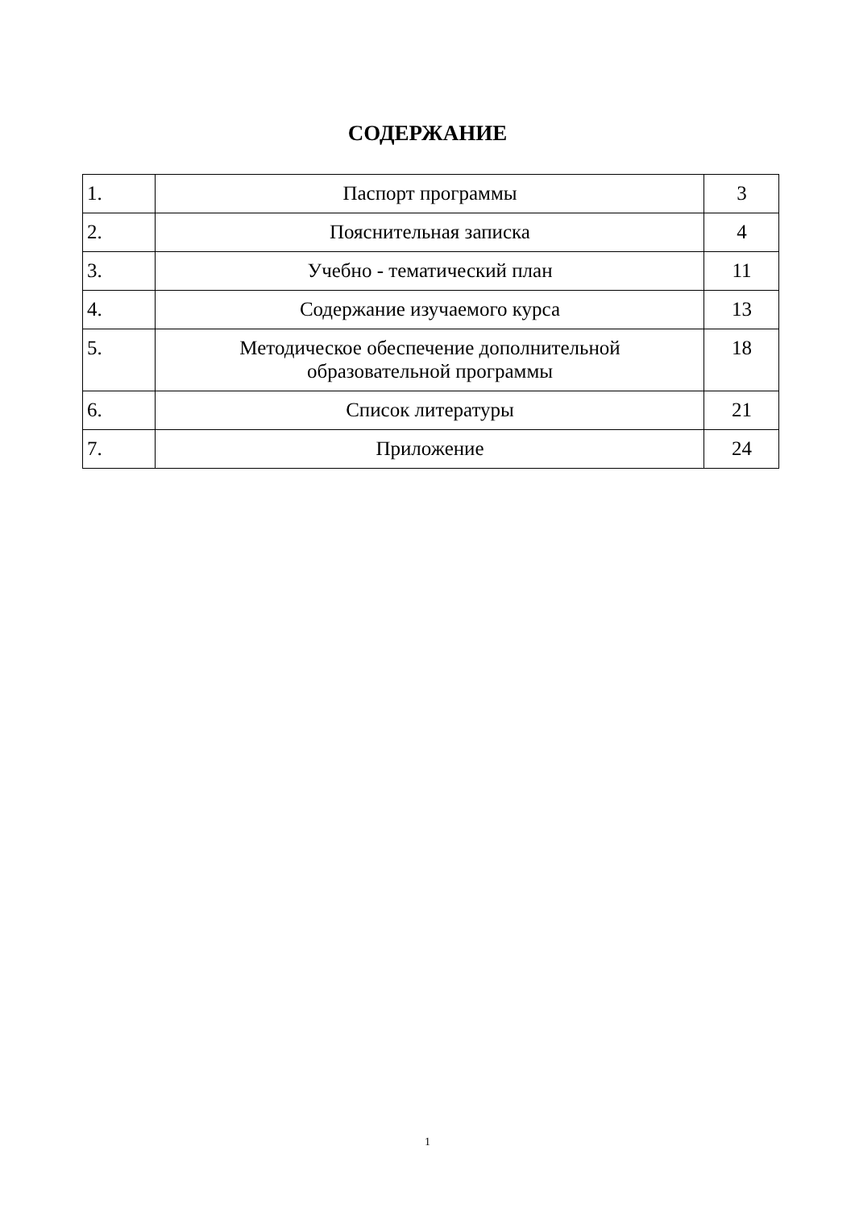СОДЕРЖАНИЕ
| 1. | Паспорт программы | 3 |
| 2. | Пояснительная записка | 4 |
| 3. | Учебно - тематический план | 11 |
| 4. | Содержание изучаемого курса | 13 |
| 5. | Методическое обеспечение дополнительной образовательной программы | 18 |
| 6. | Список литературы | 21 |
| 7. | Приложение | 24 |
1